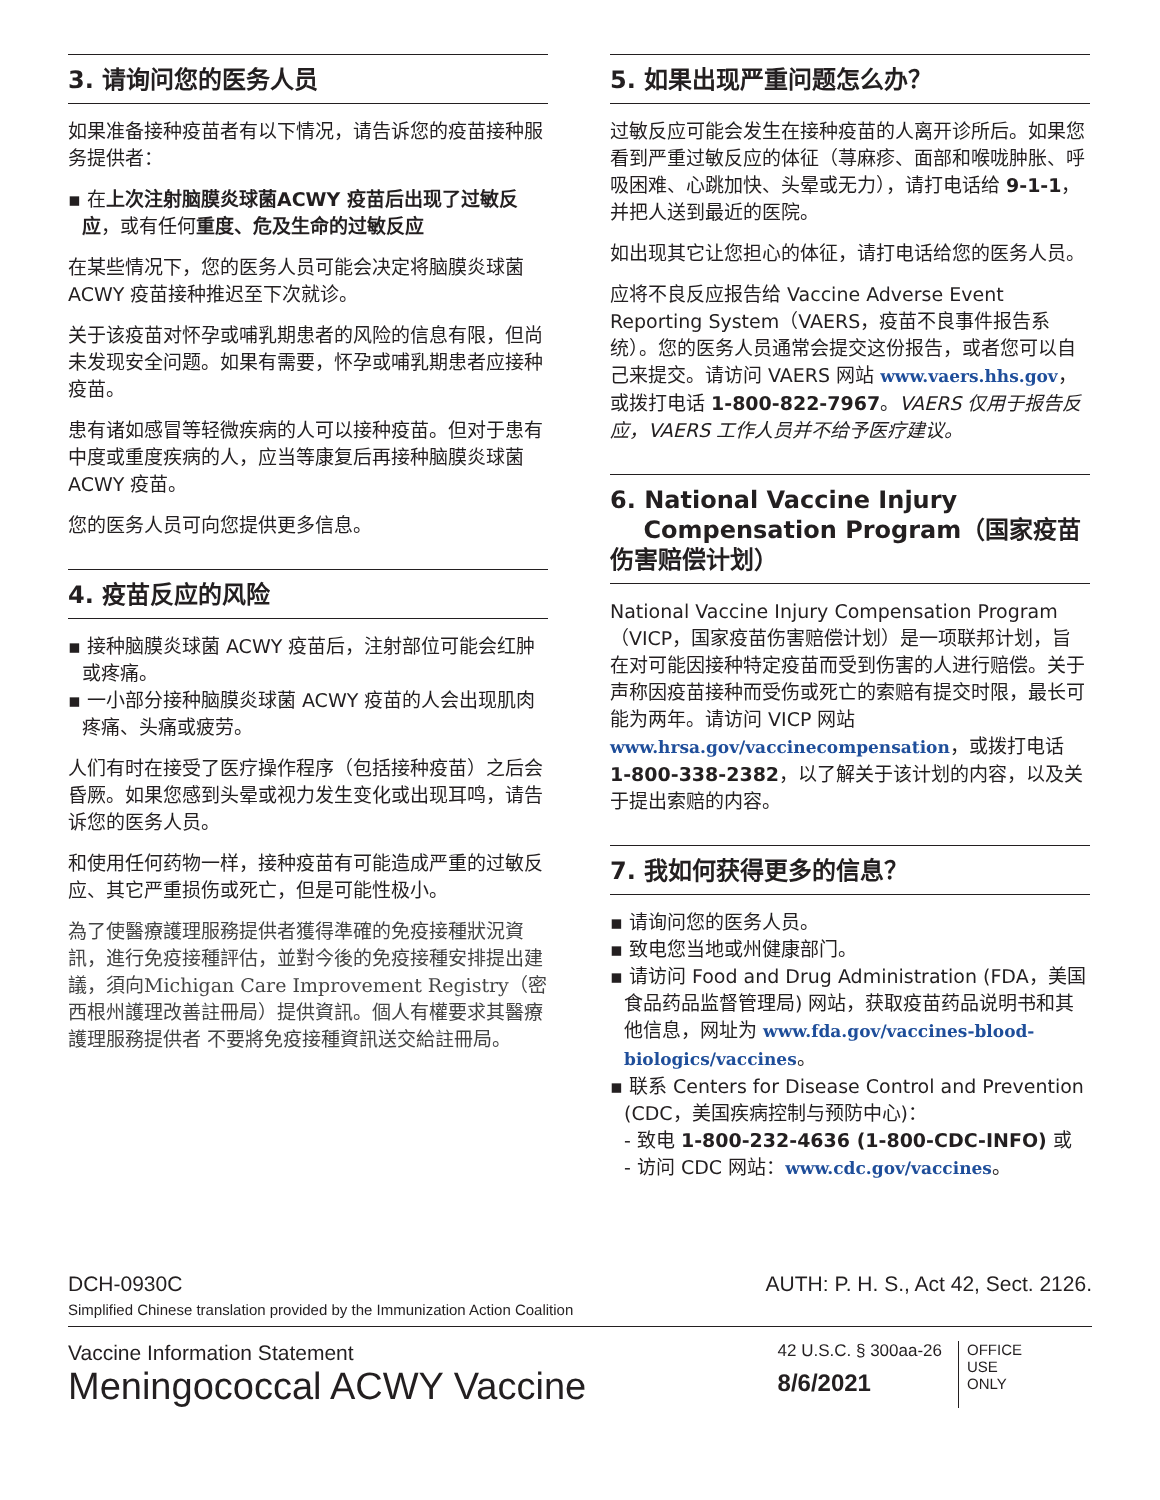3. 请询问您的医务人员
如果准备接种疫苗者有以下情况，请告诉您的疫苗接种服务提供者：
▪ 在上次注射脑膜炎球菌ACWY 疫苗后出现了过敏反应，或有任何重度、危及生命的过敏反应
在某些情况下，您的医务人员可能会决定将脑膜炎球菌 ACWY 疫苗接种推迟至下次就诊。
关于该疫苗对怀孕或哺乳期患者的风险的信息有限，但尚未发现安全问题。如果有需要，怀孕或哺乳期患者应接种疫苗。
患有诸如感冒等轻微疾病的人可以接种疫苗。但对于患有中度或重度疾病的人，应当等康复后再接种脑膜炎球菌 ACWY 疫苗。
您的医务人员可向您提供更多信息。
4. 疫苗反应的风险
▪ 接种脑膜炎球菌 ACWY 疫苗后，注射部位可能会红肿或疼痛。
▪ 一小部分接种脑膜炎球菌 ACWY 疫苗的人会出现肌肉疼痛、头痛或疲劳。
人们有时在接受了医疗操作程序（包括接种疫苗）之后会昏厥。如果您感到头晕或视力发生变化或出现耳鸣，请告诉您的医务人员。
和使用任何药物一样，接种疫苗有可能造成严重的过敏反应、其它严重损伤或死亡，但是可能性极小。
為了使醫療護理服務提供者獲得準確的免疫接種狀況資訊，進行免疫接種評估，並對今後的免疫接種安排提出建議，須向Michigan Care Improvement Registry（密西根州護理改善註冊局）提供資訊。個人有權要求其醫療護理服務提供者 不要將免疫接種資訊送交給註冊局。
5. 如果出现严重问题怎么办？
过敏反应可能会发生在接种疫苗的人离开诊所后。如果您看到严重过敏反应的体征（荨麻疹、面部和喉咙肿胀、呼吸困难、心跳加快、头晕或无力），请打电话给 9-1-1，并把人送到最近的医院。
如出现其它让您担心的体征，请打电话给您的医务人员。
应将不良反应报告给 Vaccine Adverse Event Reporting System（VAERS，疫苗不良事件报告系统）。您的医务人员通常会提交这份报告，或者您可以自己来提交。请访问 VAERS 网站 www.vaers.hhs.gov，或拨打电话 1-800-822-7967。VAERS 仅用于报告反应，VAERS 工作人员并不给予医疗建议。
6. National Vaccine Injury
Compensation Program（国家疫苗伤害赔偿计划）
National Vaccine Injury Compensation Program（VICP，国家疫苗伤害赔偿计划）是一项联邦计划，旨在对可能因接种特定疫苗而受到伤害的人进行赔偿。关于声称因疫苗接种而受伤或死亡的索赔有提交时限，最长可能为两年。请访问 VICP 网站 www.hrsa.gov/vaccinecompensation，或拨打电话 1-800-338-2382，以了解关于该计划的内容，以及关于提出索赔的内容。
7. 我如何获得更多的信息？
▪ 请询问您的医务人员。
▪ 致电您当地或州健康部门。
▪ 请访问 Food and Drug Administration (FDA，美国食品药品监督管理局) 网站，获取疫苗药品说明书和其他信息，网址为 www.fda.gov/vaccines-blood-biologics/vaccines。
▪ 联系 Centers for Disease Control and Prevention (CDC，美国疾病控制与预防中心)：
- 致电 1-800-232-4636 (1-800-CDC-INFO) 或
- 访问 CDC 网站：www.cdc.gov/vaccines。
DCH-0930C
Simplified Chinese translation provided by the Immunization Action Coalition
AUTH: P. H. S., Act 42, Sect. 2126.
Vaccine Information Statement
Meningococcal ACWY Vaccine
42 U.S.C. § 300aa-26
8/6/2021
OFFICE
USE
ONLY